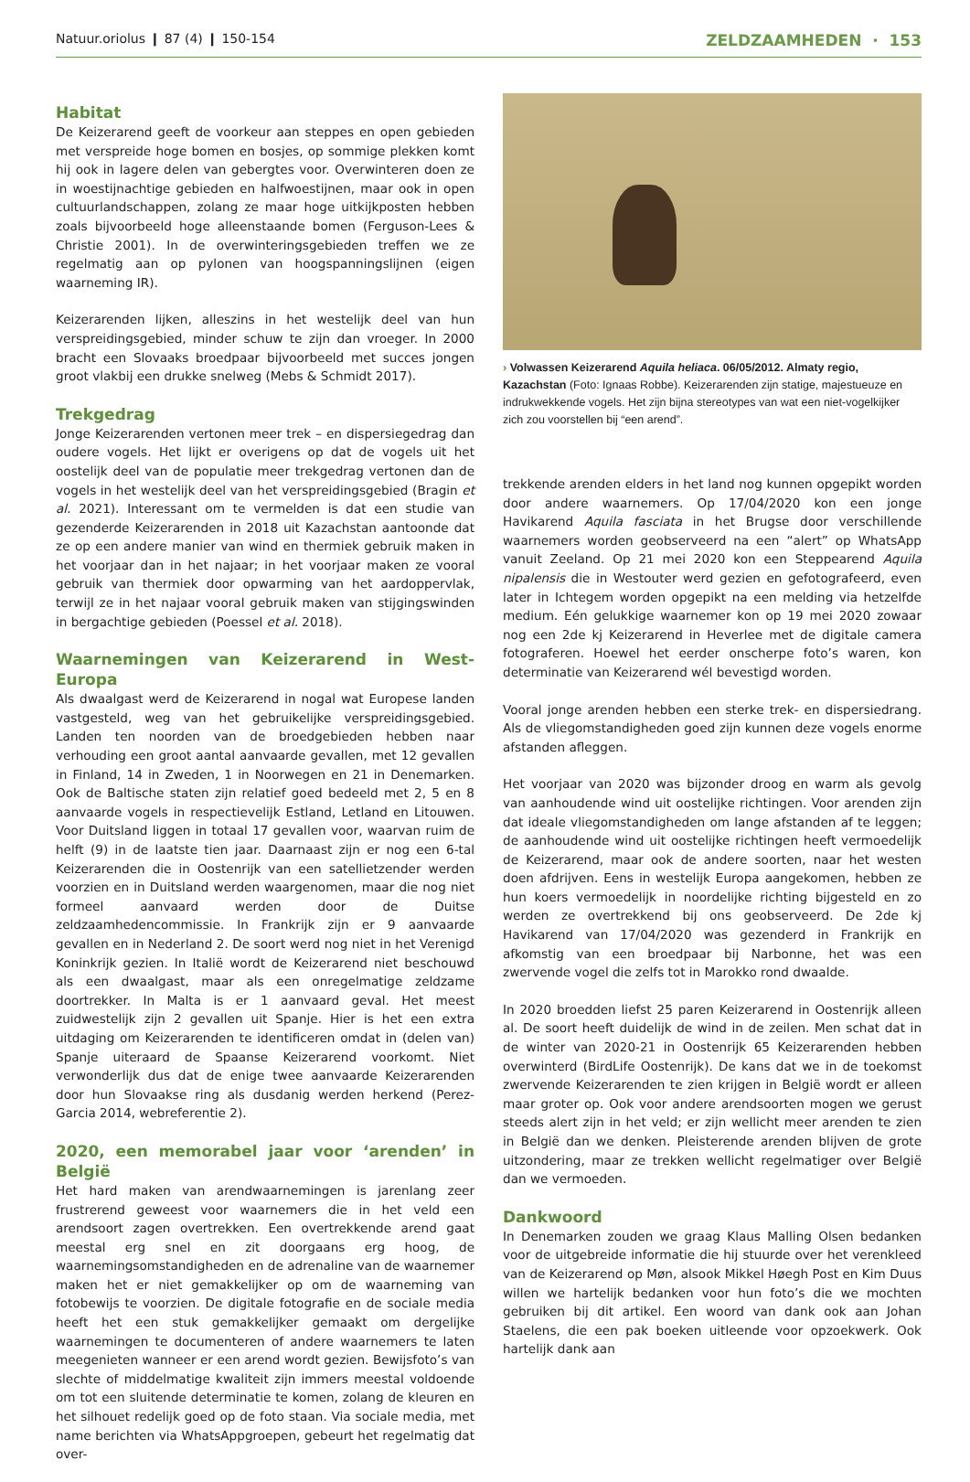Natuur.oriolus ❙ 87 (4) ❙ 150-154 ZELDZAAMHEDEN · 153
Habitat
De Keizerarend geeft de voorkeur aan steppes en open gebieden met verspreide hoge bomen en bosjes, op sommige plekken komt hij ook in lagere delen van gebergtes voor. Overwinteren doen ze in woestijnachtige gebieden en halfwoestijnen, maar ook in open cultuurlandschappen, zolang ze maar hoge uitkijkposten hebben zoals bijvoorbeeld hoge alleenstaande bomen (Ferguson-Lees & Christie 2001). In de overwinteringsgebieden treffen we ze regelmatig aan op pylonen van hoogspanningslijnen (eigen waarneming IR).
Keizerarenden lijken, alleszins in het westelijk deel van hun verspreidingsgebied, minder schuw te zijn dan vroeger. In 2000 bracht een Slovaaks broedpaar bijvoorbeeld met succes jongen groot vlakbij een drukke snelweg (Mebs & Schmidt 2017).
Trekgedrag
Jonge Keizerarenden vertonen meer trek – en dispersiegedrag dan oudere vogels. Het lijkt er overigens op dat de vogels uit het oostelijk deel van de populatie meer trekgedrag vertonen dan de vogels in het westelijk deel van het verspreidingsgebied (Bragin et al. 2021). Interessant om te vermelden is dat een studie van gezenderde Keizerarenden in 2018 uit Kazachstan aantoonde dat ze op een andere manier van wind en thermiek gebruik maken in het voorjaar dan in het najaar; in het voorjaar maken ze vooral gebruik van thermiek door opwarming van het aardoppervlak, terwijl ze in het najaar vooral gebruik maken van stijgingswinden in bergachtige gebieden (Poessel et al. 2018).
Waarnemingen van Keizerarend in West-Europa
Als dwaalgast werd de Keizerarend in nogal wat Europese landen vastgesteld, weg van het gebruikelijke verspreidingsgebied. Landen ten noorden van de broedgebieden hebben naar verhouding een groot aantal aanvaarde gevallen, met 12 gevallen in Finland, 14 in Zweden, 1 in Noorwegen en 21 in Denemarken. Ook de Baltische staten zijn relatief goed bedeeld met 2, 5 en 8 aanvaarde vogels in respectievelijk Estland, Letland en Litouwen. Voor Duitsland liggen in totaal 17 gevallen voor, waarvan ruim de helft (9) in de laatste tien jaar. Daarnaast zijn er nog een 6-tal Keizerarenden die in Oostenrijk van een satellietzender werden voorzien en in Duitsland werden waargenomen, maar die nog niet formeel aanvaard werden door de Duitse zeldzaamhedencommissie. In Frankrijk zijn er 9 aanvaarde gevallen en in Nederland 2. De soort werd nog niet in het Verenigd Koninkrijk gezien. In Italië wordt de Keizerarend niet beschouwd als een dwaalgast, maar als een onregelmatige zeldzame doortrekker. In Malta is er 1 aanvaard geval. Het meest zuidwestelijk zijn 2 gevallen uit Spanje. Hier is het een extra uitdaging om Keizerarenden te identificeren omdat in (delen van) Spanje uiteraard de Spaanse Keizerarend voorkomt. Niet verwonderlijk dus dat de enige twee aanvaarde Keizerarenden door hun Slovaakse ring als dusdanig werden herkend (Perez-Garcia 2014, webreferentie 2).
2020, een memorabel jaar voor ‘arenden’ in België
Het hard maken van arendwaarnemingen is jarenlang zeer frustrerend geweest voor waarnemers die in het veld een arendsoort zagen overtrekken. Een overtrekkende arend gaat meestal erg snel en zit doorgaans erg hoog, de waarnemingsomstandigheden en de adrenaline van de waarnemer maken het er niet gemakkelijker op om de waarneming van fotobewijs te voorzien. De digitale fotografie en de sociale media heeft het een stuk gemakkelijker gemaakt om dergelijke waarnemingen te documenteren of andere waarnemers te laten meegenieten wanneer er een arend wordt gezien. Bewijsfoto’s van slechte of middelmatige kwaliteit zijn immers meestal voldoende om tot een sluitende determinatie te komen, zolang de kleuren en het silhouet redelijk goed op de foto staan. Via sociale media, met name berichten via WhatsAppgroepen, gebeurt het regelmatig dat over-
› Volwassen Keizerarend Aquila heliaca. 06/05/2012. Almaty regio, Kazachstan (Foto: Ignaas Robbe). Keizerarenden zijn statige, majestueuze en indrukwekkende vogels. Het zijn bijna stereotypes van wat een niet-vogelkijker zich zou voorstellen bij “een arend”.
trekkende arenden elders in het land nog kunnen opgepikt worden door andere waarnemers. Op 17/04/2020 kon een jonge Havikarend Aquila fasciata in het Brugse door verschillende waarnemers worden geobserveerd na een “alert” op WhatsApp vanuit Zeeland. Op 21 mei 2020 kon een Steppearend Aquila nipalensis die in Westouter werd gezien en gefotografeerd, even later in Ichtegem worden opgepikt na een melding via hetzelfde medium. Eén gelukkige waarnemer kon op 19 mei 2020 zowaar nog een 2de kj Keizerarend in Heverlee met de digitale camera fotograferen. Hoewel het eerder onscherpe foto’s waren, kon determinatie van Keizerarend wél bevestigd worden.
Vooral jonge arenden hebben een sterke trek- en dispersiedrang. Als de vliegomstandigheden goed zijn kunnen deze vogels enorme afstanden afleggen.
Het voorjaar van 2020 was bijzonder droog en warm als gevolg van aanhoudende wind uit oostelijke richtingen. Voor arenden zijn dat ideale vliegomstandigheden om lange afstanden af te leggen; de aanhoudende wind uit oostelijke richtingen heeft vermoedelijk de Keizerarend, maar ook de andere soorten, naar het westen doen afdrijven. Eens in westelijk Europa aangekomen, hebben ze hun koers vermoedelijk in noordelijke richting bijgesteld en zo werden ze overtrekkend bij ons geobserveerd. De 2de kj Havikarend van 17/04/2020 was gezenderd in Frankrijk en afkomstig van een broedpaar bij Narbonne, het was een zwervende vogel die zelfs tot in Marokko rond dwaalde.
In 2020 broedden liefst 25 paren Keizerarend in Oostenrijk alleen al. De soort heeft duidelijk de wind in de zeilen. Men schat dat in de winter van 2020-21 in Oostenrijk 65 Keizerarenden hebben overwinterd (BirdLife Oostenrijk). De kans dat we in de toekomst zwervende Keizerarenden te zien krijgen in België wordt er alleen maar groter op. Ook voor andere arendsoorten mogen we gerust steeds alert zijn in het veld; er zijn wellicht meer arenden te zien in België dan we denken. Pleisterende arenden blijven de grote uitzondering, maar ze trekken wellicht regelmatiger over België dan we vermoeden.
Dankwoord
In Denemarken zouden we graag Klaus Malling Olsen bedanken voor de uitgebreide informatie die hij stuurde over het verenkleed van de Keizerarend op Møn, alsook Mikkel Høegh Post en Kim Duus willen we hartelijk bedanken voor hun foto’s die we mochten gebruiken bij dit artikel. Een woord van dank ook aan Johan Staelens, die een pak boeken uitleende voor opzoekwerk. Ook hartelijk dank aan